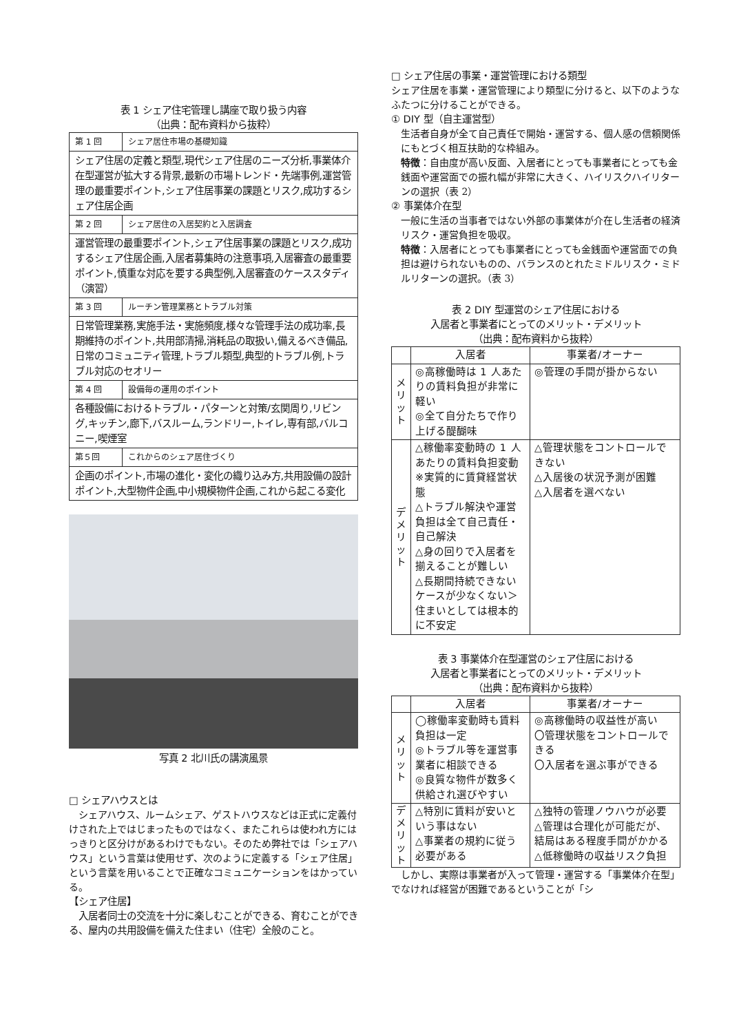表 1 シェア住宅管理し講座で取り扱う内容
（出典：配布資料から抜粋）
| 第 1 回 | シェア居住市場の基礎知識 |
| シェア住居の定義と類型,現代シェア住居のニーズ分析,事業体介在型運営が拡大する背景,最新の市場トレンド・先端事例,運営管理の最重要ポイント,シェア住居事業の課題とリスク,成功するシェア住居企画 | |
| 第 2 回 | シェア居住の入居契約と入居調査 |
| 運営管理の最重要ポイント,シェア住居事業の課題とリスク,成功するシェア住居企画,入居者募集時の注意事項,入居審査の最重要ポイント,慎重な対応を要する典型例,入居審査のケーススタディ（演習） | |
| 第 3 回 | ルーチン管理業務とトラブル対策 |
| 日常管理業務,実施手法・実施頻度,様々な管理手法の成功率,長期維持のポイント,共用部清掃,消耗品の取扱い,備えるべき備品,日常のコミュニティ管理,トラブル類型,典型的トラブル例,トラブル対応のセオリー | |
| 第 4 回 | 設備毎の運用のポイント |
| 各種設備におけるトラブル・パターンと対策/玄関周り,リビング,キッチン,廊下,バスルーム,ランドリー,トイレ,専有部,バルコニー,喫煙室 | |
| 第５回 | これからのシェア居住づくり |
| 企画のポイント,市場の進化・変化の織り込み方,共用設備の設計ポイント,大型物件企画,中小規模物件企画,これから起こる変化 | |
写真 2 北川氏の講演風景
□ シェアハウスとは
　シェアハウス、ルームシェア、ゲストハウスなどは正式に定義付けされた上ではじまったものではなく、またこれらは使われ方にはっきりと区分けがあるわけでもない。そのため弊社では「シェアハウス」という言葉は使用せず、次のように定義する「シェア住居」という言葉を用いることで正確なコミュニケーションをはかっている。
【シェア住居】
　入居者同士の交流を十分に楽しむことができる、育むことができる、屋内の共用設備を備えた住まい（住宅）全般のこと。
□ シェア住居の事業・運営管理における類型
シェア住居を事業・運営管理により類型に分けると、以下のようなふたつに分けることができる。
① DIY 型（自主運営型）
生活者自身が全て自己責任で開始・運営する、個人感の信頼関係にもとづく相互扶助的な枠組み。
特徴：自由度が高い反面、入居者にとっても事業者にとっても金銭面や運営面での振れ幅が非常に大きく、ハイリスクハイリターンの選択（表 2）
② 事業体介在型
一般に生活の当事者ではない外部の事業体が介在し生活者の経済リスク・運営負担を吸収。
特徴：入居者にとっても事業者にとっても金銭面や運営面での負担は避けられないものの、バランスのとれたミドルリスク・ミドルリターンの選択。（表 3）
表 2 DIY 型運営のシェア住居における
入居者と事業者にとってのメリット・デメリット
（出典：配布資料から抜粋）
| | 入居者 | 事業者/オーナー |
| --- | --- | --- |
| メ リ ッ ト | ◎高稼働時は 1 人あたりの賃料負担が非常に軽い ◎全て自分たちで作り上げる醍醐味 | ◎管理の手間が掛からない |
| デ メ リ ッ ト | △稼働率変動時の 1 人あたりの賃料負担変動 ※実質的に賃貸経営状態 △トラブル解決や運営負担は全て自己責任・自己解決 △身の回りで入居者を揃えることが難しい △長期間持続できないケースが少なくない＞住まいとしては根本的に不安定 | △管理状態をコントロールできない △入居後の状況予測が困難 △入居者を選べない |
表 3 事業体介在型運営のシェア住居における
入居者と事業者にとってのメリット・デメリット
（出典：配布資料から抜粋）
| | 入居者 | 事業者/オーナー |
| --- | --- | --- |
| メ リ ッ ト | ◯稼働率変動時も賃料負担は一定 ◎トラブル等を運営事業者に相談できる ◎良質な物件が数多く供給され選びやすい | ◎高稼働時の収益性が高い 〇管理状態をコントロールできる 〇入居者を選ぶ事ができる |
| デ メ リ ッ ト | △特別に賃料が安いという事はない △事業者の規約に従う必要がある | △独特の管理ノウハウが必要 △管理は合理化が可能だが、結局はある程度手間がかかる △低稼働時の収益リスク負担 |
　しかし、実際は事業者が入って管理・運営する「事業体介在型」でなければ経営が困難であるということが「シ